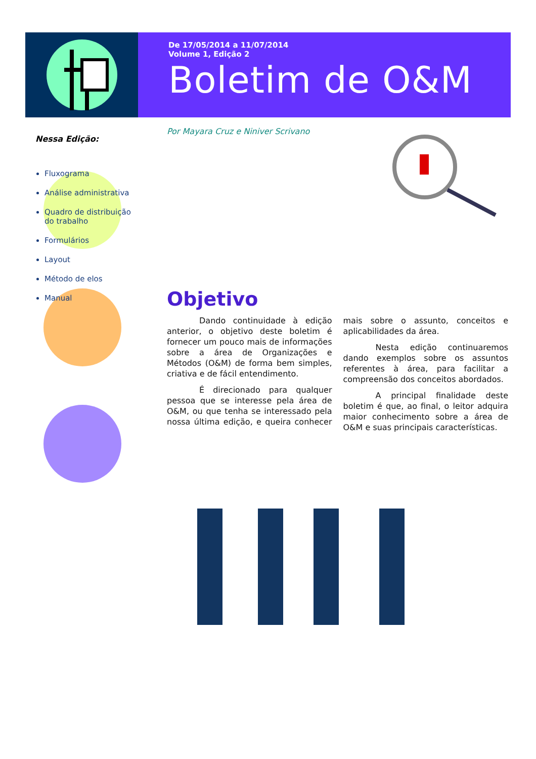De 17/05/2014 a 11/07/2014
Volume 1, Edição 2
Boletim de O&M
Nessa Edição:
Fluxograma
Análise administrativa
Quadro de distribuição do trabalho
Formulários
Layout
Método de elos
Manual
Por Mayara Cruz e Niniver Scrivano
Objetivo
Dando continuidade à edição anterior, o objetivo deste boletim é fornecer um pouco mais de informações sobre a área de Organizações e Métodos (O&M) de forma bem simples, criativa e de fácil entendimento.
É direcionado para qualquer pessoa que se interesse pela área de O&M, ou que tenha se interessado pela nossa última edição, e queira conhecer mais sobre o assunto, conceitos e aplicabilidades da área.
Nesta edição continuaremos dando exemplos sobre os assuntos referentes à área, para facilitar a compreensão dos conceitos abordados.
A principal finalidade deste boletim é que, ao final, o leitor adquira maior conhecimento sobre a área de O&M e suas principais características.